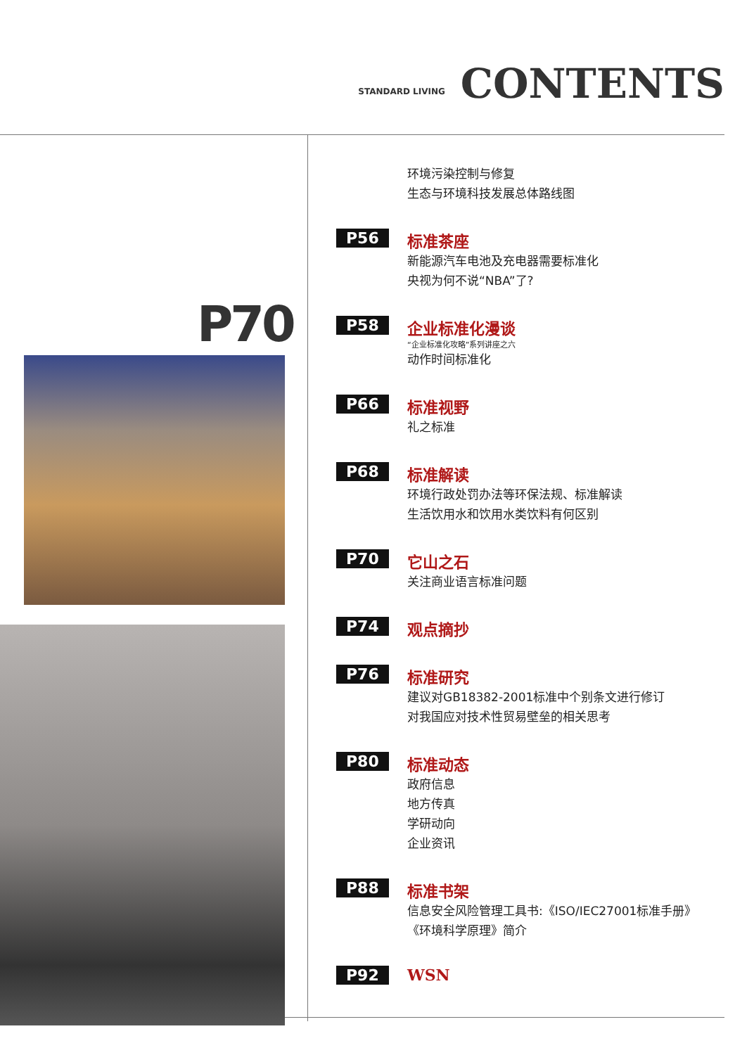STANDARD LIVING
CONTENTS
P70
环境污染控制与修复
生态与环境科技发展总体路线图
P56 标准茶座
新能源汽车电池及充电器需要标准化
央视为何不说“NBA”了?
P58 企业标准化漫谈
“企业标准化攻略”系列讲座之六
动作时间标准化
P66 标准视野
礼之标准
P68 标准解读
环境行政处罚办法等环保法规、标准解读
生活饮用水和饮用水类饮料有何区别
P70 它山之石
关注商业语言标准问题
P74 观点摘抄
P76 标准研究
建议对GB18382-2001标准中个别条文进行修订
对我国应对技术性贸易壁垒的相关思考
P80 标准动态
政府信息
地方传真
学研动向
企业资讯
P88 标准书架
信息安全风险管理工具书:《ISO/IEC27001标准手册》
《环境科学原理》简介
P92 WSN